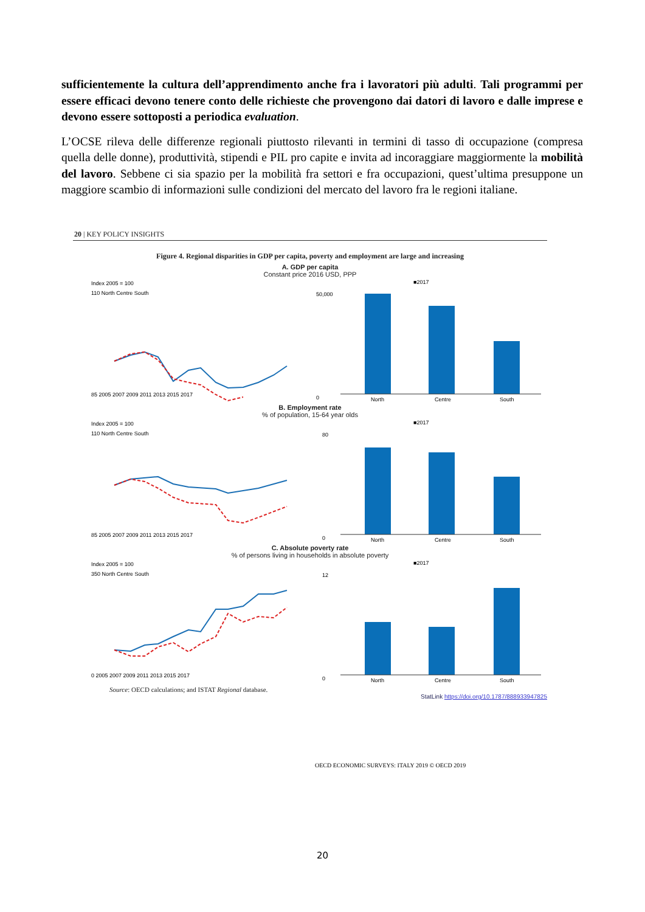sufficientemente la cultura dell’apprendimento anche fra i lavoratori più adulti. Tali programmi per essere efficaci devono tenere conto delle richieste che provengono dai datori di lavoro e dalle imprese e devono essere sottoposti a periodica evaluation.
L’OCSE rileva delle differenze regionali piuttosto rilevanti in termini di tasso di occupazione (compresa quella delle donne), produttività, stipendi e PIL pro capite e invita ad incoraggiare maggiormente la mobilità del lavoro. Sebbene ci sia spazio per la mobilità fra settori e fra occupazioni, quest’ultima presuppone un maggiore scambio di informazioni sulle condizioni del mercato del lavoro fra le regioni italiane.
20 | KEY POLICY INSIGHTS
Figure 4. Regional disparities in GDP per capita, poverty and employment are large and increasing
A. GDP per capita
Constant price 2016 USD, PPP
Index 2005 = 100
110 North Centre South
85 2005 2007 2009 2011 2013 2015 2017
■2017
50,000
0
North
Centre
South
B. Employment rate
% of population, 15-64 year olds
Index 2005 = 100
110 North Centre South
85 2005 2007 2009 2011 2013 2015 2017
■2017
80
0
North
Centre
South
C. Absolute poverty rate
% of persons living in households in absolute poverty
Index 2005 = 100
350 North Centre South
0 2005 2007 2009 2011 2013 2015 2017
■2017
12
0
North
Centre
South
Source: OECD calculations; and ISTAT Regional database.
StatLink https://doi.org/10.1787/888933947825
OECD ECONOMIC SURVEYS: ITALY 2019 © OECD 2019
20